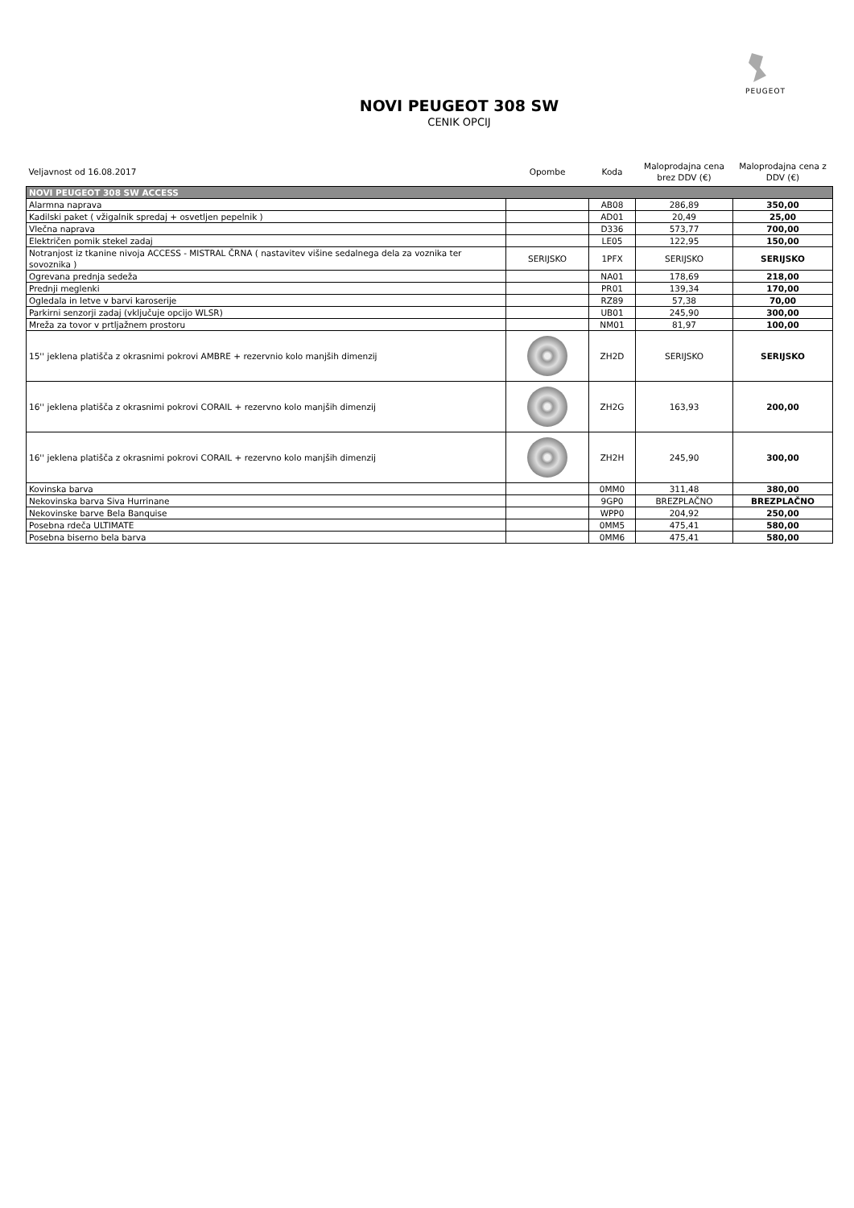PEUGEOT
NOVI PEUGEOT 308 SW
CENIK OPCIJ
| Veljavnost od 16.08.2017 | Opombe | Koda | Maloprodajna cena brez DDV (€) | Maloprodajna cena z DDV (€) |
| NOVI PEUGEOT 308 SW ACCESS | | | | |
| Alarmna naprava | | AB08 | 286,89 | 350,00 |
| Kadilski paket ( vžigalnik spredaj + osvetljen pepelnik ) | | AD01 | 20,49 | 25,00 |
| Vlečna naprava | | D336 | 573,77 | 700,00 |
| Električen pomik stekel zadaj | | LE05 | 122,95 | 150,00 |
| Notranjost iz tkanine nivoja ACCESS - MISTRAL ČRNA ( nastavitev višine sedalnega dela za voznika ter sovoznika ) | SERIJSKO | 1PFX | SERIJSKO | SERIJSKO |
| Ogrevana prednja sedeža | | NA01 | 178,69 | 218,00 |
| Prednji meglenki | | PR01 | 139,34 | 170,00 |
| Ogledala in letve v barvi karoserije | | RZ89 | 57,38 | 70,00 |
| Parkirni senzorji zadaj (vključuje opcijo WLSR) | | UB01 | 245,90 | 300,00 |
| Mreža za tovor v prtljažnem prostoru | | NM01 | 81,97 | 100,00 |
| 15'' jeklena platišča z okrasnimi pokrovi AMBRE + rezervnio kolo manjših dimenzij | | ZH2D | SERIJSKO | SERIJSKO |
| 16'' jeklena platišča z okrasnimi pokrovi CORAIL + rezervno kolo manjših dimenzij | | ZH2G | 163,93 | 200,00 |
| 16'' jeklena platišča z okrasnimi pokrovi CORAIL + rezervno kolo manjših dimenzij | | ZH2H | 245,90 | 300,00 |
| Kovinska barva | | 0MM0 | 311,48 | 380,00 |
| Nekovinska barva Siva Hurrinane | | 9GP0 | BREZPLAČNO | BREZPLAČNO |
| Nekovinske barve Bela Banquise | | WPP0 | 204,92 | 250,00 |
| Posebna rdeča ULTIMATE | | 0MM5 | 475,41 | 580,00 |
| Posebna biserno bela barva | | 0MM6 | 475,41 | 580,00 |